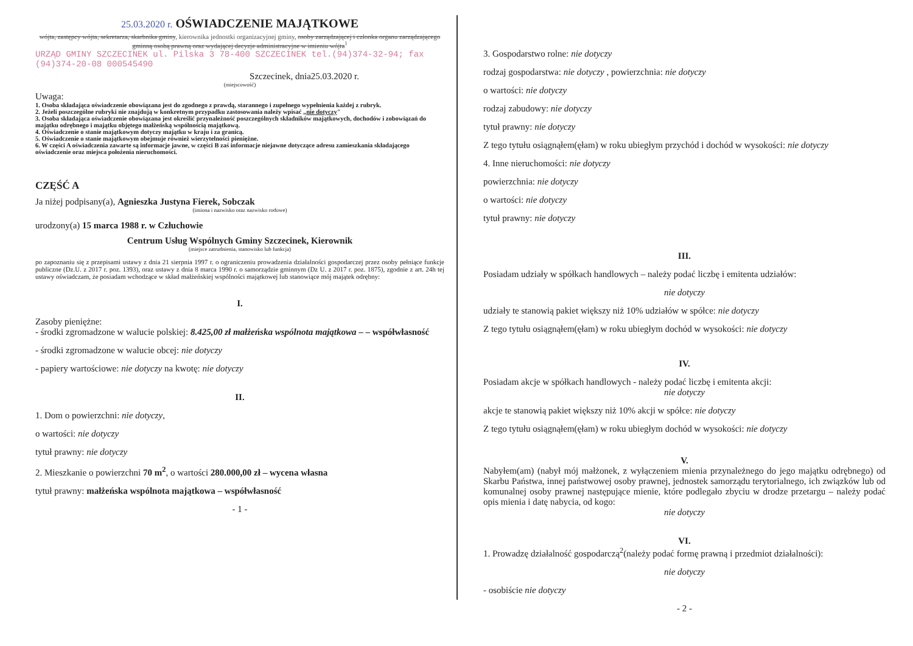25.03.2020 r. OŚWIADCZENIE MAJĄTKOWE
wójta, zastępcy wójta, sekretarza, skarbnika gminy, kierownika jednostki organizacyjnej gminy, osoby zarządzającej i członka organu zarządzającego gminną osobą prawną oraz wydającej decyzje administracyjne w imieniu wójta<sup>1</sup>
URZĄD GMINY SZCZECINEK ul. Pilska 3 78-400 SZCZECINEK tel.(94)374-32-94; fax (94)374-20-08 000545490
Szczecinek, dnia25.03.2020 r.
(miejscowość)
Uwaga:
1. Osoba składająca oświadczenie obowiązana jest do zgodnego z prawdą, starannego i zupełnego wypełnienia każdej z rubryk.
2. Jeżeli poszczególne rubryki nie znajdują w konkretnym przypadku zastosowania należy wpisać „nie dotyczy"
3. Osoba składająca oświadczenie obowiązana jest określić przynależność poszczególnych składników majątkowych, dochodów i zobowiązań do majątku odrębnego i majątku objętego małżeńską wspólnością majątkową.
4. Oświadczenie o stanie majątkowym dotyczy majątku w kraju i za granicą.
5. Oświadczenie o stanie majątkowym obejmuje również wierzytelności pieniężne.
6. W części A oświadczenia zawarte są informacje jawne, w części B zaś informacje niejawne dotyczące adresu zamieszkania składającego oświadczenie oraz miejsca położenia nieruchomości.
CZĘŚĆ A
Ja niżej podpisany(a), Agnieszka Justyna Fierek, Sobczak
(imiona i nazwisko oraz nazwisko rodowe)
urodzony(a) 15 marca 1988 r. w Człuchowie
Centrum Usług Wspólnych Gminy Szczecinek, Kierownik
(miejsce zatrudnienia, stanowisko lub funkcja)
po zapoznaniu się z przepisami ustawy z dnia 21 sierpnia 1997 r. o ograniczeniu prowadzenia działalności gospodarczej przez osoby pełniące funkcje publiczne (Dz.U. z 2017 r. poz. 1393), oraz ustawy z dnia 8 marca 1990 r. o samorządzie gminnym (Dz U. z 2017 r. poz. 1875), zgodnie z art. 24h tej ustawy oświadczam, że posiadam wchodzące w skład małżeńskiej wspólności majątkowej lub stanowiące mój majątek odrębny:
I.
Zasoby pieniężne:
- środki zgromadzone w walucie polskiej: 8.425,00 zł małżeńska wspólnota majątkowa – – współwłasność
- środki zgromadzone w walucie obcej: nie dotyczy
- papiery wartościowe: nie dotyczy na kwotę: nie dotyczy
II.
1. Dom o powierzchni: nie dotyczy,
o wartości: nie dotyczy
tytuł prawny: nie dotyczy
2. Mieszkanie o powierzchni 70 m<sup>2</sup>, o wartości 280.000,00 zł – wycena własna
tytuł prawny: małżeńska wspólnota majątkowa – współwłasność
- 1 -
3. Gospodarstwo rolne: nie dotyczy
rodzaj gospodarstwa: nie dotyczy , powierzchnia: nie dotyczy
o wartości: nie dotyczy
rodzaj zabudowy: nie dotyczy
tytuł prawny: nie dotyczy
Z tego tytułu osiągnąłem(ęłam) w roku ubiegłym przychód i dochód w wysokości: nie dotyczy
4. Inne nieruchomości: nie dotyczy
powierzchnia: nie dotyczy
o wartości: nie dotyczy
tytuł prawny: nie dotyczy
III.
Posiadam udziały w spółkach handlowych – należy podać liczbę i emitenta udziałów:
nie dotyczy
udziały te stanowią pakiet większy niż 10% udziałów w spółce: nie dotyczy
Z tego tytułu osiągnąłem(ęłam) w roku ubiegłym dochód w wysokości: nie dotyczy
IV.
Posiadam akcje w spółkach handlowych - należy podać liczbę i emitenta akcji:
nie dotyczy
akcje te stanowią pakiet większy niż 10% akcji w spółce: nie dotyczy
Z tego tytułu osiągnąłem(ęłam) w roku ubiegłym dochód w wysokości: nie dotyczy
V.
Nabyłem(am) (nabył mój małżonek, z wyłączeniem mienia przynależnego do jego majątku odrębnego) od Skarbu Państwa, innej państwowej osoby prawnej, jednostek samorządu terytorialnego, ich związków lub od komunalnej osoby prawnej następujące mienie, które podlegało zbyciu w drodze przetargu – należy podać opis mienia i datę nabycia, od kogo:
nie dotyczy
VI.
1. Prowadzę działalność gospodarczą<sup>2</sup>(należy podać formę prawną i przedmiot działalności):
nie dotyczy
- osobiście nie dotyczy
- 2 -